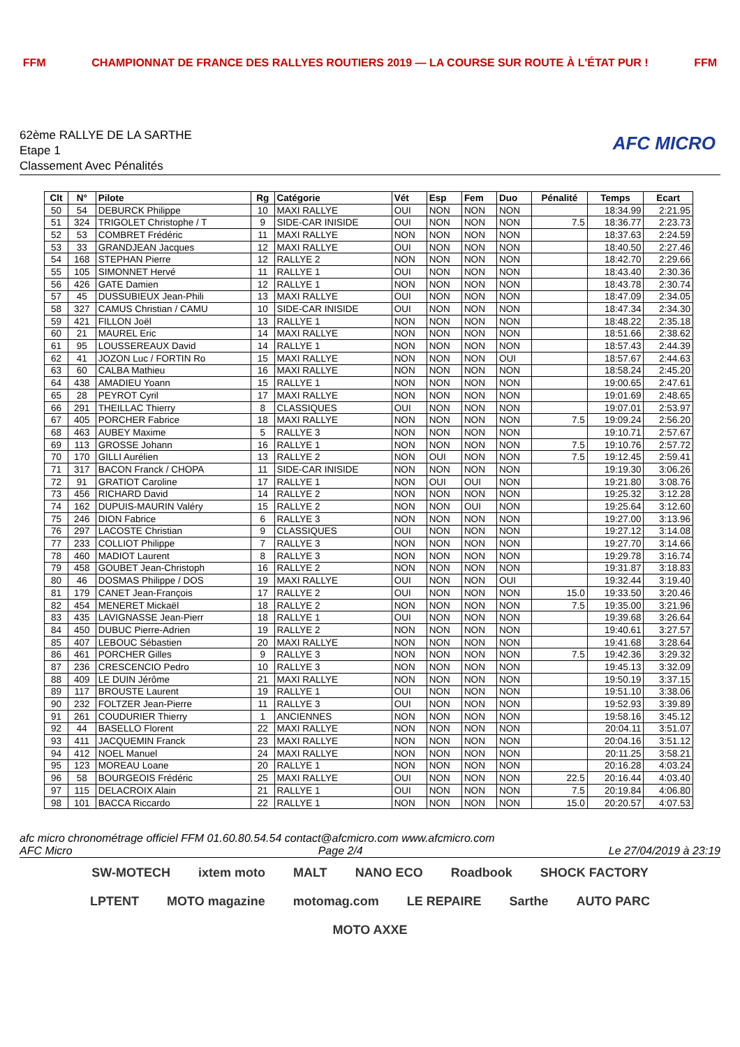FFM CHAMPIONNAT DE FRANCE DES RALLYES ROUTIERS 2019 — LA COURSE SUR ROUTE À L'ÉTAT PUR ! FFM
62ème RALLYE DE LA SARTHE
Etape 1
Classement Avec Pénalités
AFC MICRO
| Clt | N° | Pilote | Rg | Catégorie | Vét | Esp | Fem | Duo | Pénalité | Temps | Ecart |
| --- | --- | --- | --- | --- | --- | --- | --- | --- | --- | --- | --- |
| 50 | 54 | DEBURCK Philippe | 10 | MAXI RALLYE | OUI | NON | NON | NON | | 18:34.99 | 2:21.95 |
| 51 | 324 | TRIGOLET Christophe / T | 9 | SIDE-CAR INISIDE | OUI | NON | NON | NON | 7.5 | 18:36.77 | 2:23.73 |
| 52 | 53 | COMBRET Frédéric | 11 | MAXI RALLYE | NON | NON | NON | NON | | 18:37.63 | 2:24.59 |
| 53 | 33 | GRANDJEAN Jacques | 12 | MAXI RALLYE | OUI | NON | NON | NON | | 18:40.50 | 2:27.46 |
| 54 | 168 | STEPHAN Pierre | 12 | RALLYE 2 | NON | NON | NON | NON | | 18:42.70 | 2:29.66 |
| 55 | 105 | SIMONNET Hervé | 11 | RALLYE 1 | OUI | NON | NON | NON | | 18:43.40 | 2:30.36 |
| 56 | 426 | GATE Damien | 12 | RALLYE 1 | NON | NON | NON | NON | | 18:43.78 | 2:30.74 |
| 57 | 45 | DUSSUBIEUX Jean-Phili | 13 | MAXI RALLYE | OUI | NON | NON | NON | | 18:47.09 | 2:34.05 |
| 58 | 327 | CAMUS Christian / CAMU | 10 | SIDE-CAR INISIDE | OUI | NON | NON | NON | | 18:47.34 | 2:34.30 |
| 59 | 421 | FILLON Joël | 13 | RALLYE 1 | NON | NON | NON | NON | | 18:48.22 | 2:35.18 |
| 60 | 21 | MAUREL Eric | 14 | MAXI RALLYE | NON | NON | NON | NON | | 18:51.66 | 2:38.62 |
| 61 | 95 | LOUSSEREAUX David | 14 | RALLYE 1 | NON | NON | NON | NON | | 18:57.43 | 2:44.39 |
| 62 | 41 | JOZON Luc / FORTIN Ro | 15 | MAXI RALLYE | NON | NON | NON | OUI | | 18:57.67 | 2:44.63 |
| 63 | 60 | CALBA Mathieu | 16 | MAXI RALLYE | NON | NON | NON | NON | | 18:58.24 | 2:45.20 |
| 64 | 438 | AMADIEU Yoann | 15 | RALLYE 1 | NON | NON | NON | NON | | 19:00.65 | 2:47.61 |
| 65 | 28 | PEYROT Cyril | 17 | MAXI RALLYE | NON | NON | NON | NON | | 19:01.69 | 2:48.65 |
| 66 | 291 | THEILLAC Thierry | 8 | CLASSIQUES | OUI | NON | NON | NON | | 19:07.01 | 2:53.97 |
| 67 | 405 | PORCHER Fabrice | 18 | MAXI RALLYE | NON | NON | NON | NON | 7.5 | 19:09.24 | 2:56.20 |
| 68 | 463 | AUBEY Maxime | 5 | RALLYE 3 | NON | NON | NON | NON | | 19:10.71 | 2:57.67 |
| 69 | 113 | GROSSE Johann | 16 | RALLYE 1 | NON | NON | NON | NON | 7.5 | 19:10.76 | 2:57.72 |
| 70 | 170 | GILLI Aurélien | 13 | RALLYE 2 | NON | OUI | NON | NON | 7.5 | 19:12.45 | 2:59.41 |
| 71 | 317 | BACON Franck / CHOPA | 11 | SIDE-CAR INISIDE | NON | NON | NON | NON | | 19:19.30 | 3:06.26 |
| 72 | 91 | GRATIOT Caroline | 17 | RALLYE 1 | NON | OUI | OUI | NON | | 19:21.80 | 3:08.76 |
| 73 | 456 | RICHARD David | 14 | RALLYE 2 | NON | NON | NON | NON | | 19:25.32 | 3:12.28 |
| 74 | 162 | DUPUIS-MAURIN Valéry | 15 | RALLYE 2 | NON | NON | OUI | NON | | 19:25.64 | 3:12.60 |
| 75 | 246 | DION Fabrice | 6 | RALLYE 3 | NON | NON | NON | NON | | 19:27.00 | 3:13.96 |
| 76 | 297 | LACOSTE Christian | 9 | CLASSIQUES | OUI | NON | NON | NON | | 19:27.12 | 3:14.08 |
| 77 | 233 | COLLIOT Philippe | 7 | RALLYE 3 | NON | NON | NON | NON | | 19:27.70 | 3:14.66 |
| 78 | 460 | MADIOT Laurent | 8 | RALLYE 3 | NON | NON | NON | NON | | 19:29.78 | 3:16.74 |
| 79 | 458 | GOUBET Jean-Christoph | 16 | RALLYE 2 | NON | NON | NON | NON | | 19:31.87 | 3:18.83 |
| 80 | 46 | DOSMAS Philippe / DOS | 19 | MAXI RALLYE | OUI | NON | NON | OUI | | 19:32.44 | 3:19.40 |
| 81 | 179 | CANET Jean-François | 17 | RALLYE 2 | OUI | NON | NON | NON | 15.0 | 19:33.50 | 3:20.46 |
| 82 | 454 | MENERET Mickaël | 18 | RALLYE 2 | NON | NON | NON | NON | 7.5 | 19:35.00 | 3:21.96 |
| 83 | 435 | LAVIGNASSE Jean-Pierr | 18 | RALLYE 1 | OUI | NON | NON | NON | | 19:39.68 | 3:26.64 |
| 84 | 450 | DUBUC Pierre-Adrien | 19 | RALLYE 2 | NON | NON | NON | NON | | 19:40.61 | 3:27.57 |
| 85 | 407 | LEBOUC Sébastien | 20 | MAXI RALLYE | NON | NON | NON | NON | | 19:41.68 | 3:28.64 |
| 86 | 461 | PORCHER Gilles | 9 | RALLYE 3 | NON | NON | NON | NON | 7.5 | 19:42.36 | 3:29.32 |
| 87 | 236 | CRESCENCIO Pedro | 10 | RALLYE 3 | NON | NON | NON | NON | | 19:45.13 | 3:32.09 |
| 88 | 409 | LE DUIN Jérôme | 21 | MAXI RALLYE | NON | NON | NON | NON | | 19:50.19 | 3:37.15 |
| 89 | 117 | BROUSTE Laurent | 19 | RALLYE 1 | OUI | NON | NON | NON | | 19:51.10 | 3:38.06 |
| 90 | 232 | FOLTZER Jean-Pierre | 11 | RALLYE 3 | OUI | NON | NON | NON | | 19:52.93 | 3:39.89 |
| 91 | 261 | COUDURIER Thierry | 1 | ANCIENNES | NON | NON | NON | NON | | 19:58.16 | 3:45.12 |
| 92 | 44 | BASELLO Florent | 22 | MAXI RALLYE | NON | NON | NON | NON | | 20:04.11 | 3:51.07 |
| 93 | 411 | JACQUEMIN Franck | 23 | MAXI RALLYE | NON | NON | NON | NON | | 20:04.16 | 3:51.12 |
| 94 | 412 | NOEL Manuel | 24 | MAXI RALLYE | NON | NON | NON | NON | | 20:11.25 | 3:58.21 |
| 95 | 123 | MOREAU Loane | 20 | RALLYE 1 | NON | NON | NON | NON | | 20:16.28 | 4:03.24 |
| 96 | 58 | BOURGEOIS Frédéric | 25 | MAXI RALLYE | OUI | NON | NON | NON | 22.5 | 20:16.44 | 4:03.40 |
| 97 | 115 | DELACROIX Alain | 21 | RALLYE 1 | OUI | NON | NON | NON | 7.5 | 20:19.84 | 4:06.80 |
| 98 | 101 | BACCA Riccardo | 22 | RALLYE 1 | NON | NON | NON | NON | 15.0 | 20:20.57 | 4:07.53 |
afc micro chronométrage officiel FFM 01.60.80.54.54 contact@afcmicro.com www.afcmicro.com
AFC Micro Page 2/4 Le 27/04/2019 à 23:19
SW-MOTECH ixtem moto MALT NANO ECO Roadbook SHOCK FACTORY LPTENT MOTO magazine motomag.com LE REPAIRE Sarthe AUTO PARC MOTO AXXE